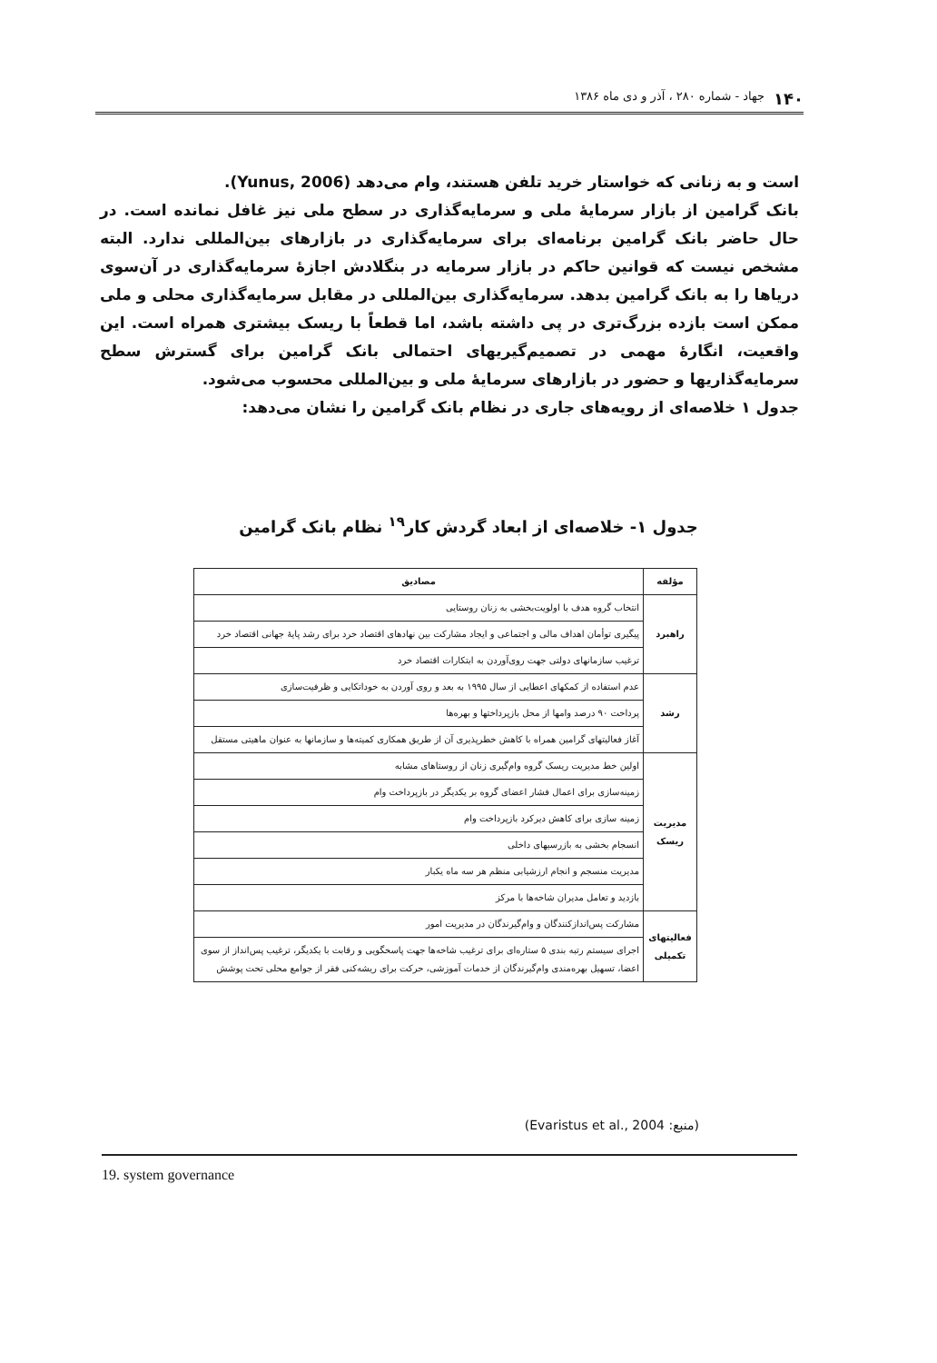۱۴۰ جهاد - شماره ۲۸۰ ، آذر و دی ماه ۱۳۸۶
است و به زنانی که خواستار خرید تلفن هستند، وام می‌دهد (Yunus, 2006).
بانک گرامین از بازار سرمایهٔ ملی و سرمایه‌گذاری در سطح ملی نیز غافل نمانده است. در حال حاضر بانک گرامین برنامه‌ای برای سرمایه‌گذاری در بازارهای بین‌المللی ندارد. البته مشخص نیست که قوانین حاکم در بازار سرمایه در بنگلادش اجازهٔ سرمایه‌گذاری در آن‌سوی دریاها را به بانک گرامین بدهد. سرمایه‌گذاری بین‌المللی در مقابل سرمایه‌گذاری محلی و ملی ممکن است بازده بزرگ‌تری در پی داشته باشد، اما قطعاً با ریسک بیشتری همراه است. این واقعیت، انگارهٔ مهمی در تصمیم‌گیریهای احتمالی بانک گرامین برای گسترش سطح سرمایه‌گذاریها و حضور در بازارهای سرمایهٔ ملی و بین‌المللی محسوب می‌شود.
جدول ۱ خلاصه‌ای از رویه‌های جاری در نظام بانک گرامین را نشان می‌دهد:
جدول ۱- خلاصه‌ای از ابعاد گردش کار<sup>۱۹</sup> نظام بانک گرامین
| مؤلفه | مصادیق |
| --- | --- |
| راهبرد | انتخاب گروه هدف با اولویت‌بخشی به زنان روستایی |
| | پیگیری توأمان اهداف مالی و اجتماعی و ایجاد مشارکت بین نهادهای اقتصاد خرد برای رشد پایهٔ جهانی اقتصاد خرد |
| | ترغیب سازمانهای دولتی جهت روی‌آوردن به ابتکارات اقتصاد خرد |
| رشد | عدم استفاده از کمکهای اعطایی از سال ۱۹۹۵ به بعد و روی آوردن به خوداتکایی و ظرفیت‌سازی |
| | پرداخت ۹۰ درصد وامها از محل بازپرداختها و بهره‌ها |
| | آغاز فعالیتهای گرامین همراه با کاهش خطرپذیری آن از طریق همکاری کمیته‌ها و سازمانها به عنوان ماهیتی مستقل |
| مدیریت ریسک | اولین خط مدیریت ریسک گروه وام‌گیری زنان از روستاهای مشابه |
| | زمینه‌سازی برای اعمال فشار اعضای گروه بر یکدیگر در بازپرداخت وام |
| | زمینه سازی برای کاهش دیرکرد بازپرداخت وام |
| | انسجام بخشی به بازرسیهای داخلی |
| | مدیریت منسجم و انجام ارزشیابی منظم هر سه ماه یکبار |
| | بازدید و تعامل مدیران شاخه‌ها با مرکز |
| فعالیتهای تکمیلی | مشارکت پس‌اندازکنندگان و وام‌گیرندگان در مدیریت امور |
| | اجرای سیستم رتبه بندی ۵ ستاره‌ای برای ترغیب شاخه‌ها جهت پاسخگویی و رقابت با یکدیگر، ترغیب پس‌انداز از سوی اعضا، تسهیل بهره‌مندی وام‌گیرندگان از خدمات آموزشی، حرکت برای ریشه‌کنی فقر از جوامع محلی تحت پوشش |
(منبع: Evaristus et al., 2004)
19. system governance